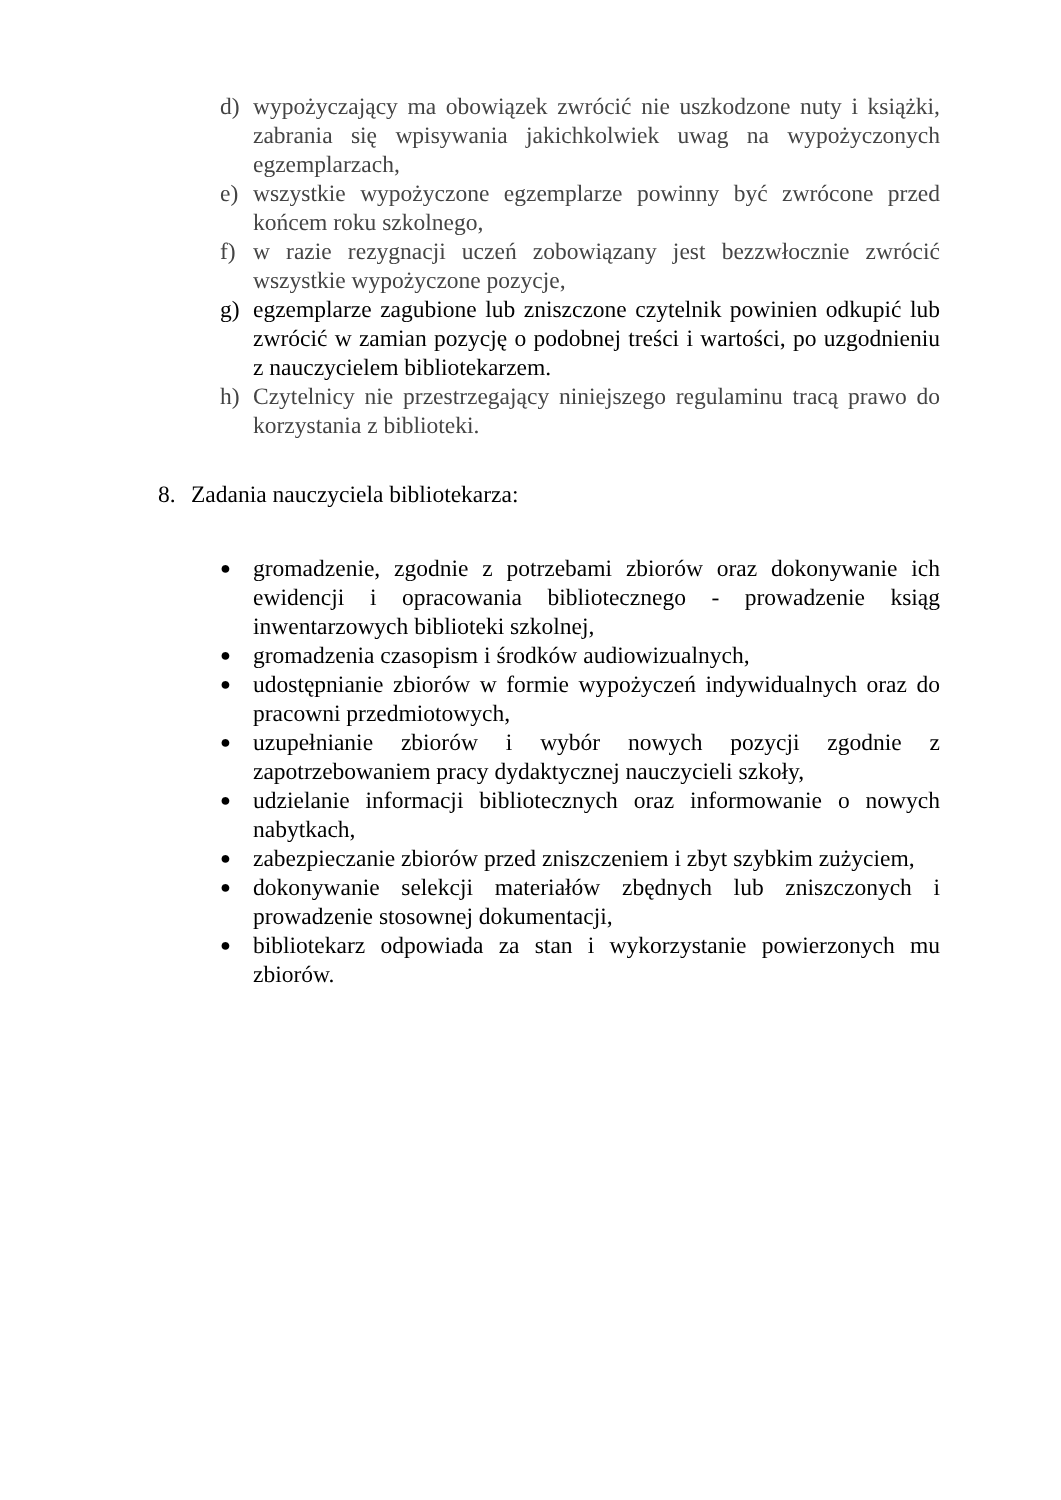d) wypożyczający ma obowiązek zwrócić nie uszkodzone nuty i książki, zabrania się wpisywania jakichkolwiek uwag na wypożyczonych egzemplarzach,
e) wszystkie wypożyczone egzemplarze powinny być zwrócone przed końcem roku szkolnego,
f) w razie rezygnacji uczeń zobowiązany jest bezzwłocznie zwrócić wszystkie wypożyczone pozycje,
g) egzemplarze zagubione lub zniszczone czytelnik powinien odkupić lub zwrócić w zamian pozycję o podobnej treści i wartości, po uzgodnieniu z nauczycielem bibliotekarzem.
h) Czytelnicy nie przestrzegający niniejszego regulaminu tracą prawo do korzystania z biblioteki.
8. Zadania nauczyciela bibliotekarza:
● gromadzenie, zgodnie z potrzebami zbiorów oraz dokonywanie ich ewidencji i opracowania bibliotecznego - prowadzenie ksiąg inwentarzowych biblioteki szkolnej,
● gromadzenia czasopism i środków audiowizualnych,
● udostępnianie zbiorów w formie wypożyczeń indywidualnych oraz do pracowni przedmiotowych,
● uzupełnianie zbiorów i wybór nowych pozycji zgodnie z zapotrzebowaniem pracy dydaktycznej nauczycieli szkoły,
● udzielanie informacji bibliotecznych oraz informowanie o nowych nabytkach,
● zabezpieczanie zbiorów przed zniszczeniem i zbyt szybkim zużyciem,
● dokonywanie selekcji materiałów zbędnych lub zniszczonych i prowadzenie stosownej dokumentacji,
● bibliotekarz odpowiada za stan i wykorzystanie powierzonych mu zbiorów.